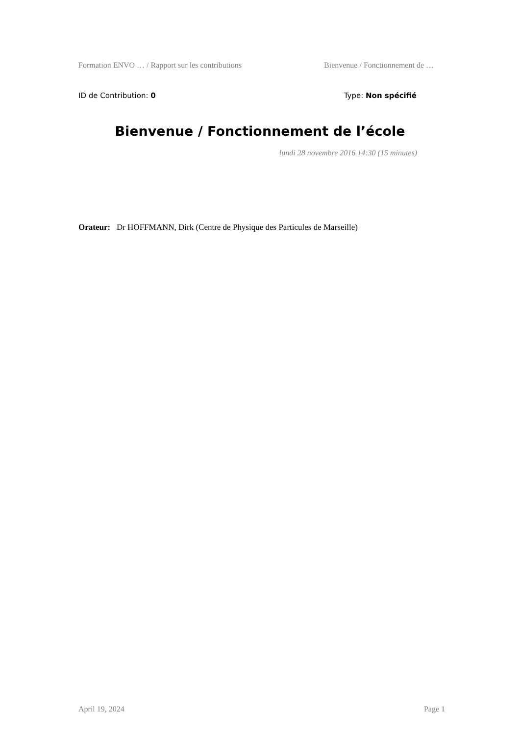Formation ENVO … / Rapport sur les contributions Bienvenue / Fonctionnement de …
ID de Contribution: 0 Type: Non spécifié
Bienvenue / Fonctionnement de l’école
lundi 28 novembre 2016 14:30 (15 minutes)
Orateur: Dr HOFFMANN, Dirk (Centre de Physique des Particules de Marseille)
April 19, 2024 Page 1